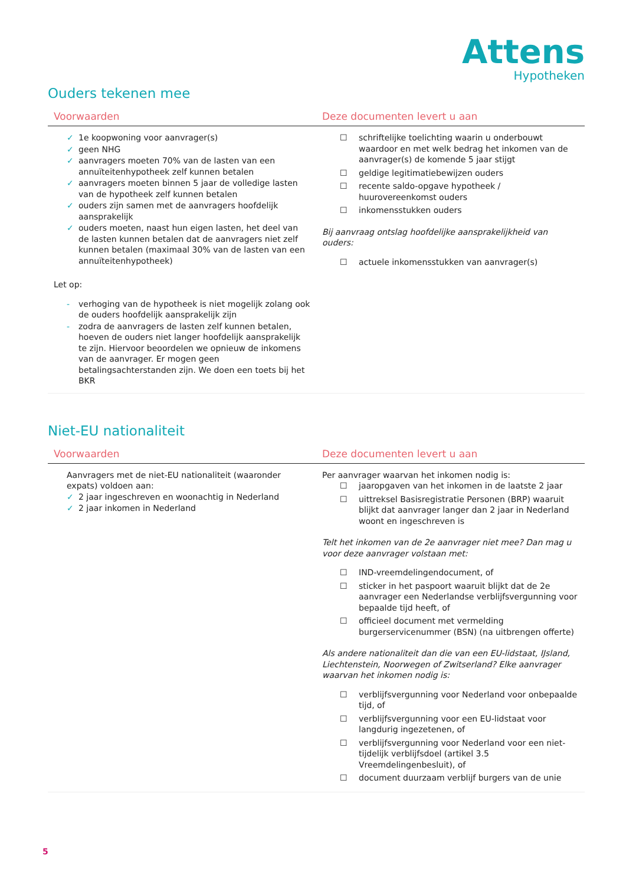Attens
Hypotheken
Ouders tekenen mee
| Voorwaarden | Deze documenten levert u aan |
| --- | --- |
| ✓ 1e koopwoning voor aanvrager(s) ✓ geen NHG ✓ aanvragers moeten 70% van de lasten van een annuïteitenhypotheek zelf kunnen betalen ✓ aanvragers moeten binnen 5 jaar de volledige lasten van de hypotheek zelf kunnen betalen ✓ ouders zijn samen met de aanvragers hoofdelijk aansprakelijk ✓ ouders moeten, naast hun eigen lasten, het deel van de lasten kunnen betalen dat de aanvragers niet zelf kunnen betalen (maximaal 30% van de lasten van een annuïteitenhypotheek) Let op: - verhoging van de hypotheek is niet mogelijk zolang ook de ouders hoofdelijk aansprakelijk zijn - zodra de aanvragers de lasten zelf kunnen betalen, hoeven de ouders niet langer hoofdelijk aansprakelijk te zijn. Hiervoor beoordelen we opnieuw de inkomens van de aanvrager. Er mogen geen betalingsachterstanden zijn. We doen een toets bij het BKR | ☐ schriftelijke toelichting waarin u onderbouwt waardoor en met welk bedrag het inkomen van de aanvrager(s) de komende 5 jaar stijgt ☐ geldige legitimatiebewijzen ouders ☐ recente saldo-opgave hypotheek / huurovereenkomst ouders ☐ inkomensstukken ouders Bij aanvraag ontslag hoofdelijke aansprakelijkheid van ouders: ☐ actuele inkomensstukken van aanvrager(s) |
Niet-EU nationaliteit
| Voorwaarden | Deze documenten levert u aan |
| --- | --- |
| Aanvragers met de niet-EU nationaliteit (waaronder expats) voldoen aan: ✓ 2 jaar ingeschreven en woonachtig in Nederland ✓ 2 jaar inkomen in Nederland | Per aanvrager waarvan het inkomen nodig is: ☐ jaaropgaven van het inkomen in de laatste 2 jaar ☐ uittreksel Basisregistratie Personen (BRP) waaruit blijkt dat aanvrager langer dan 2 jaar in Nederland woont en ingeschreven is Telt het inkomen van de 2e aanvrager niet mee? Dan mag u voor deze aanvrager volstaan met: ☐ IND-vreemdelingendocument, of ☐ sticker in het paspoort waaruit blijkt dat de 2e aanvrager een Nederlandse verblijfsvergunning voor bepaalde tijd heeft, of ☐ officieel document met vermelding burgerservicenummer (BSN) (na uitbrengen offerte) Als andere nationaliteit dan die van een EU-lidstaat, IJsland, Liechtenstein, Noorwegen of Zwitserland? Elke aanvrager waarvan het inkomen nodig is: ☐ verblijfsvergunning voor Nederland voor onbepaalde tijd, of ☐ verblijfsvergunning voor een EU-lidstaat voor langdurig ingezetenen, of ☐ verblijfsvergunning voor Nederland voor een niet-tijdelijk verblijfsdoel (artikel 3.5 Vreemdelingenbesluit), of ☐ document duurzaam verblijf burgers van de unie |
5